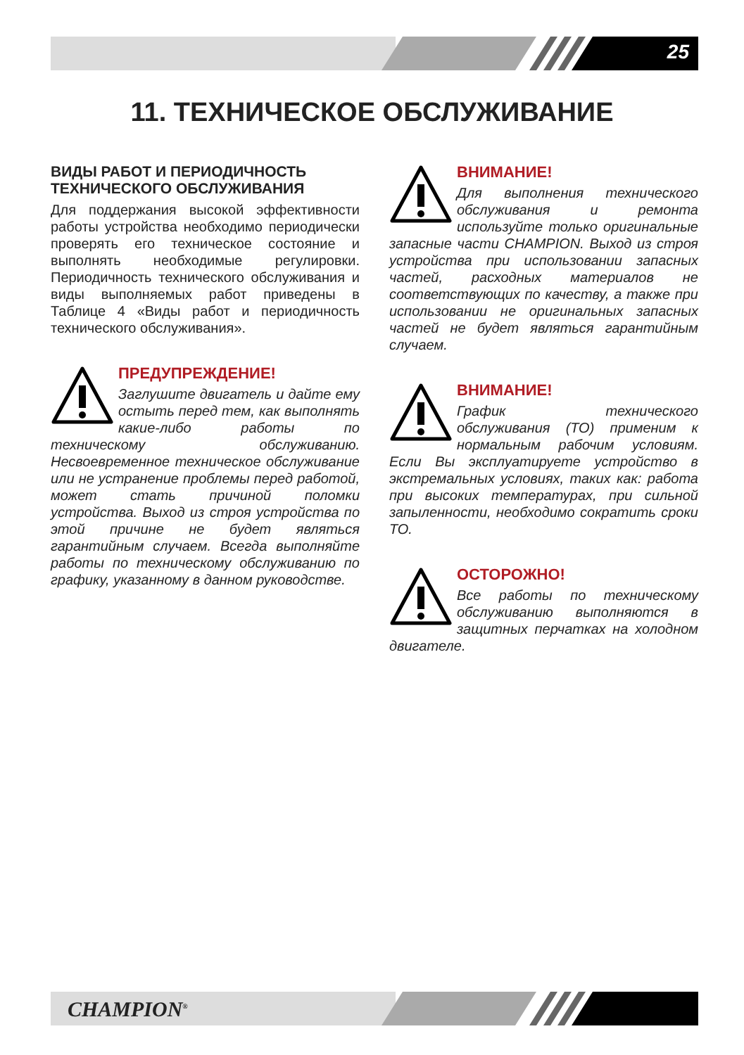25
11. ТЕХНИЧЕСКОЕ ОБСЛУЖИВАНИЕ
ВИДЫ РАБОТ И ПЕРИОДИЧНОСТЬ ТЕХНИЧЕСКОГО ОБСЛУЖИВАНИЯ
Для поддержания высокой эффективности работы устройства необходимо периодически проверять его техническое состояние и выполнять необходимые регулировки. Периодичность технического обслуживания и виды выполняемых работ приведены в Таблице 4 «Виды работ и периодичность технического обслуживания».
ПРЕДУПРЕЖДЕНИЕ!
Заглушите двигатель и дайте ему остыть перед тем, как выполнять какие-либо работы по техническому обслуживанию. Несвоевременное техническое обслуживание или не устранение проблемы перед работой, может стать причиной поломки устройства. Выход из строя устройства по этой причине не будет являться гарантийным случаем. Всегда выполняйте работы по техническому обслуживанию по графику, указанному в данном руководстве.
ВНИМАНИЕ!
Для выполнения технического обслуживания и ремонта используйте только оригинальные запасные части CHAMPION. Выход из строя устройства при использовании запасных частей, расходных материалов не соответствующих по качеству, а также при использовании не оригинальных запасных частей не будет являться гарантийным случаем.
ВНИМАНИЕ!
График технического обслуживания (ТО) применим к нормальным рабочим условиям. Если Вы эксплуатируете устройство в экстремальных условиях, таких как: работа при высоких температурах, при сильной запыленности, необходимо сократить сроки ТО.
ОСТОРОЖНО!
Все работы по техническому обслуживанию выполняются в защитных перчатках на холодном двигателе.
CHAMPION<sup>®</sup>